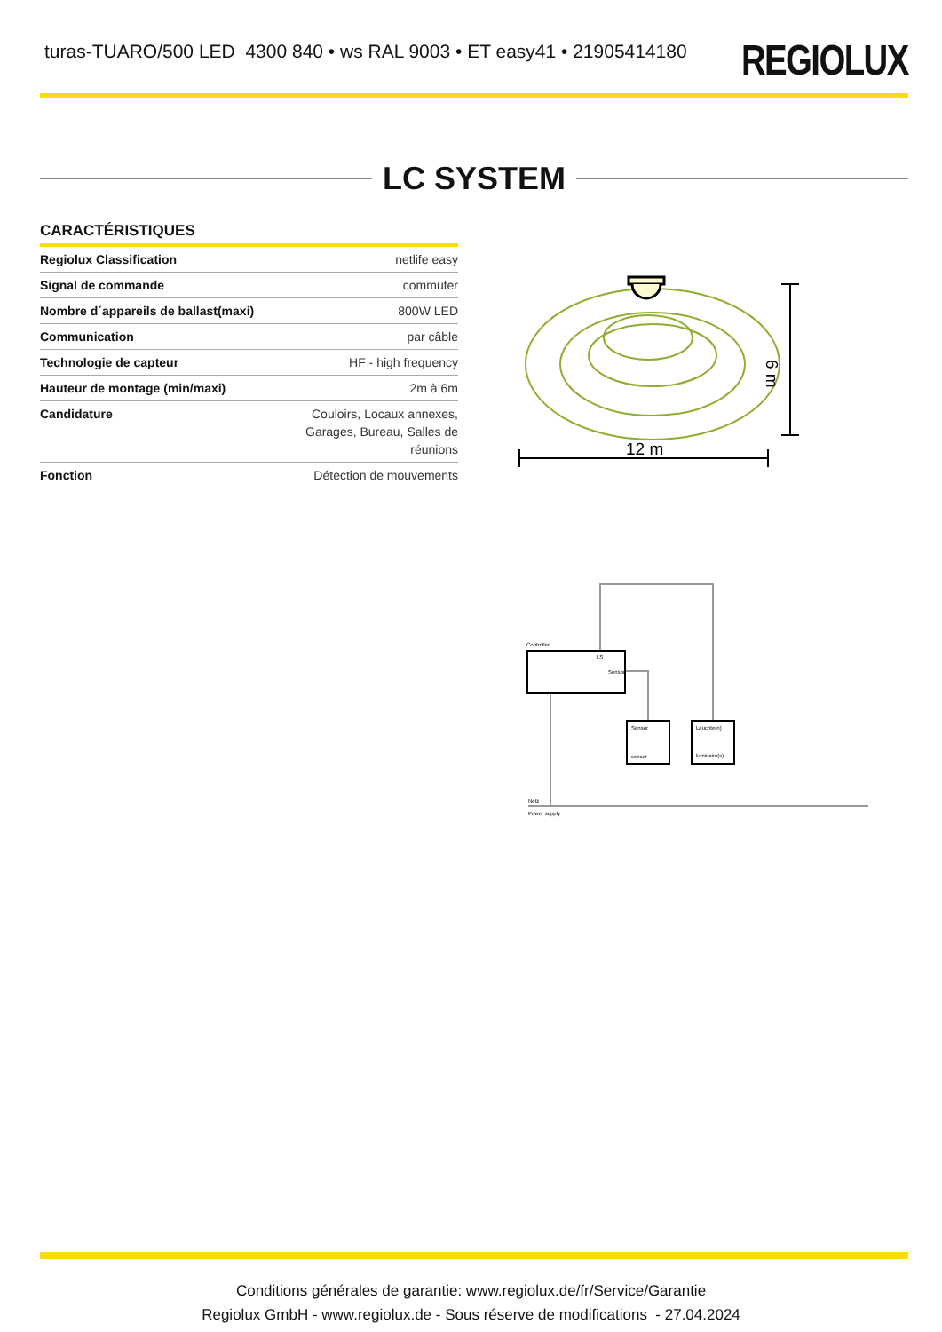turas-TUARO/500 LED 4300 840 • ws RAL 9003 • ET easy41 • 21905414180
REGIOLUX
LC SYSTEM
CARACTÉRISTIQUES
| Regiolux Classification | netlife easy |
| Signal de commande | commuter |
| Nombre d´appareils de ballast(maxi) | 800W LED |
| Communication | par câble |
| Technologie de capteur | HF - high frequency |
| Hauteur de montage (min/maxi) | 2m à 6m |
| Candidature | Couloirs, Locaux annexes, Garages, Bureau, Salles de réunions |
| Fonction | Détection de mouvements |
12 m
6 m
Controller
LS
Sensor
Sensor
sensor
Leuchte(n)
luminaire(s)
Netz
Power supply
Conditions générales de garantie: www.regiolux.de/fr/Service/Garantie
Regiolux GmbH - www.regiolux.de - Sous réserve de modifications - 27.04.2024